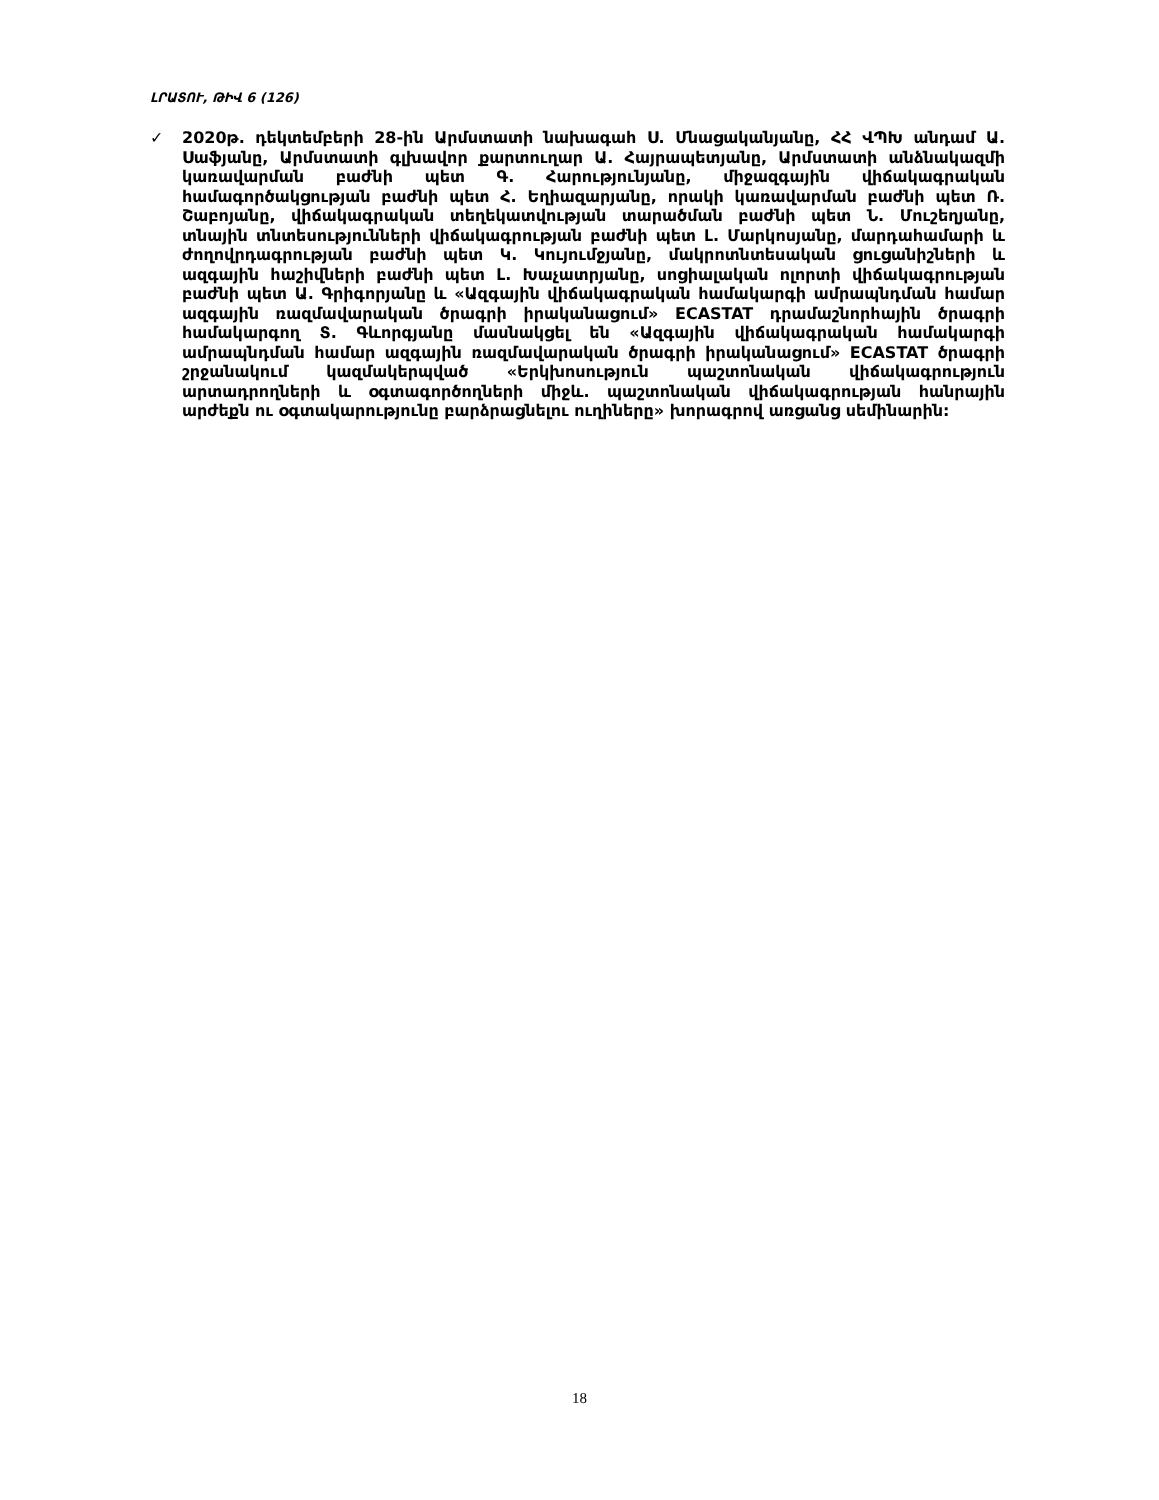ԼՐԱՏՈՒ, ԹԻՎ 6 (126)
✓ 2020թ. դեկտեմբերի 28-ին Արմստատի նախագահ Ս. Մնացականյանը, ՀՀ ՎՊԽ անդամ Ա. Սաֆյանը, Արմստատի գլխավոր քարտուղար Ա. Հայրապետյանը, Արմստատի անձնակազմի կառավարման բաժնի պետ Գ. Հարությունյանը, միջազգային վիճակագրական համագործակցության բաժնի պետ Հ. Եղիազարյանը, որակի կառավարման բաժնի պետ Ռ. Շաբոյանը, վիճակագրական տեղեկատվության տարածման բաժնի պետ Ն. Մուշեղյանը, տնային տնտեսությունների վիճակագրության բաժնի պետ Լ. Մարկոսյանը, մարդահամարի և ժողովրդագրության բաժնի պետ Կ. Կույումջյանը, մակրոտնտեսական ցուցանիշների և ազգային հաշիվների բաժնի պետ Լ. Խաչատրյանը, սոցիալական ոլորտի վիճակագրության բաժնի պետ Ա. Գրիգորյանը և «Ազգային վիճակագրական համակարգի ամրապնդման համար ազգային ռազմավարական ծրագրի իրականացում» ECASTAT դրամաշնորհային ծրագրի համակարգող Տ. Գևորգյանը մասնակցել են «Ազգային վիճակագրական համակարգի ամրապնդման համար ազգային ռազմավարական ծրագրի իրականացում» ECASTAT ծրագրի շրջանակում կազմակերպված «Երկխոսություն պաշտոնական վիճակագրություն արտադրողների և օգտագործողների միջև. պաշտոնական վիճակագրության հանրային արժեքն ու օգտակարությունը բարձրացնելու ուղիները» խորագրով առցանց սեմինարին:
18